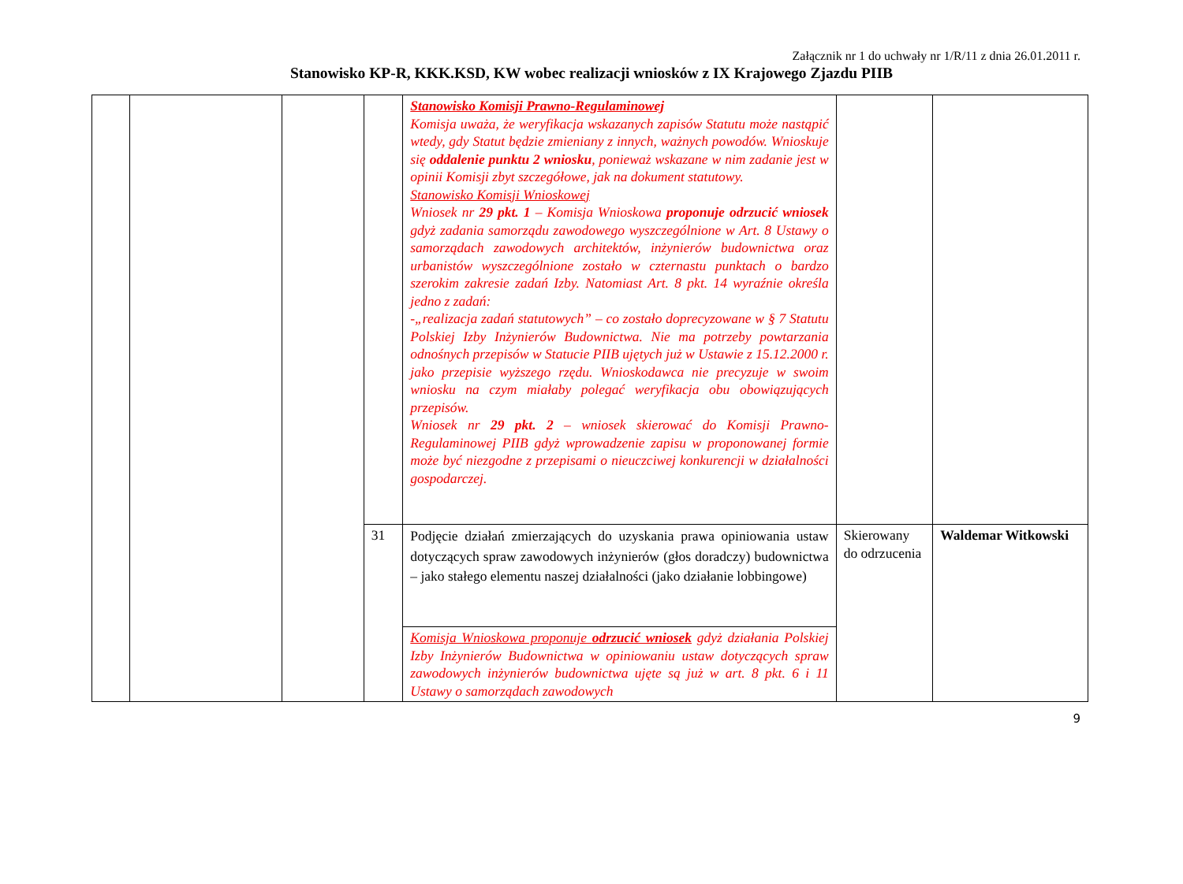Załącznik nr 1 do uchwały nr 1/R/11 z dnia 26.01.2011 r.
Stanowisko KP-R, KKK.KSD, KW wobec realizacji wniosków z IX Krajowego Zjazdu PIIB
| | | | | Stanowisko Komisji Prawno-Regulaminowej Komisja uważa, że weryfikacja wskazanych zapisów Statutu może nastąpić wtedy, gdy Statut będzie zmieniany z innych, ważnych powodów. Wnioskuje się oddalenie punktu 2 wniosku , ponieważ wskazane w nim zadanie jest w opinii Komisji zbyt szczegółowe, jak na dokument statutowy. Stanowisko Komisji Wnioskowej Wniosek nr 29 pkt. 1 – Komisja Wnioskowa proponuje odrzucić wniosek gdyż zadania samorządu zawodowego wyszczególnione w Art. 8 Ustawy o samorządach zawodowych architektów, inżynierów budownictwa oraz urbanistów wyszczególnione zostało w czternastu punktach o bardzo szerokim zakresie zadań Izby. Natomiast Art. 8 pkt. 14 wyraźnie określa jedno z zadań: -„realizacja zadań statutowych” – co zostało doprecyzowane w § 7 Statutu Polskiej Izby Inżynierów Budownictwa. Nie ma potrzeby powtarzania odnośnych przepisów w Statucie PIIB ujętych już w Ustawie z 15.12.2000 r. jako przepisie wyższego rzędu. Wnioskodawca nie precyzuje w swoim wniosku na czym miałaby polegać weryfikacja obu obowiązujących przepisów. Wniosek nr 29 pkt. 2 – wniosek skierować do Komisji Prawno-Regulaminowej PIIB gdyż wprowadzenie zapisu w proponowanej formie może być niezgodne z przepisami o nieuczciwej konkurencji w działalności gospodarczej. | | |
| | | | 31 | Podjęcie działań zmierzających do uzyskania prawa opiniowania ustaw dotyczących spraw zawodowych inżynierów (głos doradczy) budownictwa – jako stałego elementu naszej działalności (jako działanie lobbingowe) | Skierowany do odrzucenia | Waldemar Witkowski |
| | | | | Komisja Wnioskowa proponuje odrzucić wniosek gdyż działania Polskiej Izby Inżynierów Budownictwa w opiniowaniu ustaw dotyczących spraw zawodowych inżynierów budownictwa ujęte są już w art. 8 pkt. 6 i 11 Ustawy o samorządach zawodowych | | |
9